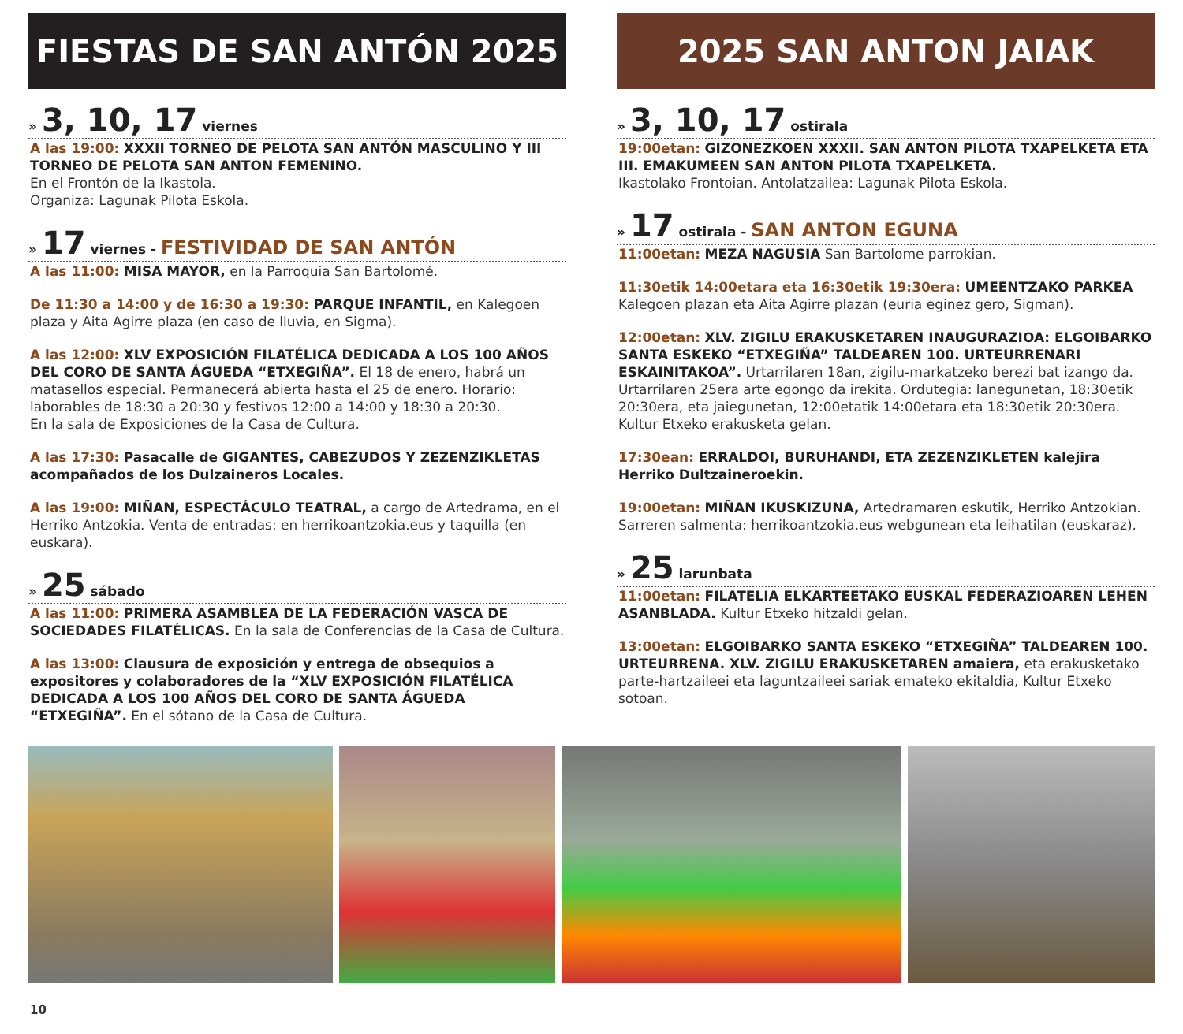FIESTAS DE SAN ANTÓN 2025
» 3, 10, 17 viernes
A las 19:00: XXXII TORNEO DE PELOTA SAN ANTÓN MASCULINO Y III TORNEO DE PELOTA SAN ANTON FEMENINO.
En el Frontón de la Ikastola.
Organiza: Lagunak Pilota Eskola.
» 17 viernes - FESTIVIDAD DE SAN ANTÓN
A las 11:00: MISA MAYOR, en la Parroquia San Bartolomé.
De 11:30 a 14:00 y de 16:30 a 19:30: PARQUE INFANTIL, en Kalegoen plaza y Aita Agirre plaza (en caso de lluvia, en Sigma).
A las 12:00: XLV EXPOSICIÓN FILATÉLICA DEDICADA A LOS 100 AÑOS DEL CORO DE SANTA ÁGUEDA “ETXEGIÑA”. El 18 de enero, habrá un matasellos especial. Permanecerá abierta hasta el 25 de enero. Horario: laborables de 18:30 a 20:30 y festivos 12:00 a 14:00 y 18:30 a 20:30.
En la sala de Exposiciones de la Casa de Cultura.
A las 17:30: Pasacalle de GIGANTES, CABEZUDOS Y ZEZENZIKLETAS acompañados de los Dulzaineros Locales.
A las 19:00: MIÑAN, ESPECTÁCULO TEATRAL, a cargo de Artedrama, en el Herriko Antzokia. Venta de entradas: en herrikoantzokia.eus y taquilla (en euskara).
» 25 sábado
A las 11:00: PRIMERA ASAMBLEA DE LA FEDERACIÓN VASCA DE SOCIEDADES FILATÉLICAS. En la sala de Conferencias de la Casa de Cultura.
A las 13:00: Clausura de exposición y entrega de obsequios a expositores y colaboradores de la “XLV EXPOSICIÓN FILATÉLICA DEDICADA A LOS 100 AÑOS DEL CORO DE SANTA ÁGUEDA “ETXEGIÑA”. En el sótano de la Casa de Cultura.
2025 SAN ANTON JAIAK
» 3, 10, 17 ostirala
19:00etan: GIZONEZKOEN XXXII. SAN ANTON PILOTA TXAPELKETA ETA III. EMAKUMEEN SAN ANTON PILOTA TXAPELKETA.
Ikastolako Frontoian. Antolatzailea: Lagunak Pilota Eskola.
» 17 ostirala - SAN ANTON EGUNA
11:00etan: MEZA NAGUSIA San Bartolome parrokian.
11:30etik 14:00etara eta 16:30etik 19:30era: UMEENTZAKO PARKEA Kalegoen plazan eta Aita Agirre plazan (euria eginez gero, Sigman).
12:00etan: XLV. ZIGILU ERAKUSKETAREN INAUGURAZIOA: ELGOIBARKO SANTA ESKEKO “ETXEGIÑA” TALDEAREN 100. URTEURRENARI ESKAINITAKOA”. Urtarrilaren 18an, zigilu-markatzeko berezi bat izango da. Urtarrilaren 25era arte egongo da irekita. Ordutegia: lanegunetan, 18:30etik 20:30era, eta jaiegunetan, 12:00etatik 14:00etara eta 18:30etik 20:30era. Kultur Etxeko erakusketa gelan.
17:30ean: ERRALDOI, BURUHANDI, ETA ZEZENZIKLETEN kalejira Herriko Dultzaineroekin.
19:00etan: MIÑAN IKUSKIZUNA, Artedramaren eskutik, Herriko Antzokian. Sarreren salmenta: herrikoantzokia.eus webgunean eta leihatilan (euskaraz).
» 25 larunbata
11:00etan: FILATELIA ELKARTEETAKO EUSKAL FEDERAZIOAREN LEHEN ASANBLADA. Kultur Etxeko hitzaldi gelan.
13:00etan: ELGOIBARKO SANTA ESKEKO “ETXEGIÑA” TALDEAREN 100. URTEURRENA. XLV. ZIGILU ERAKUSKETAREN amaiera, eta erakusketako parte-hartzaileei eta laguntzaileei sariak emateko ekitaldia, Kultur Etxeko sotoan.
10